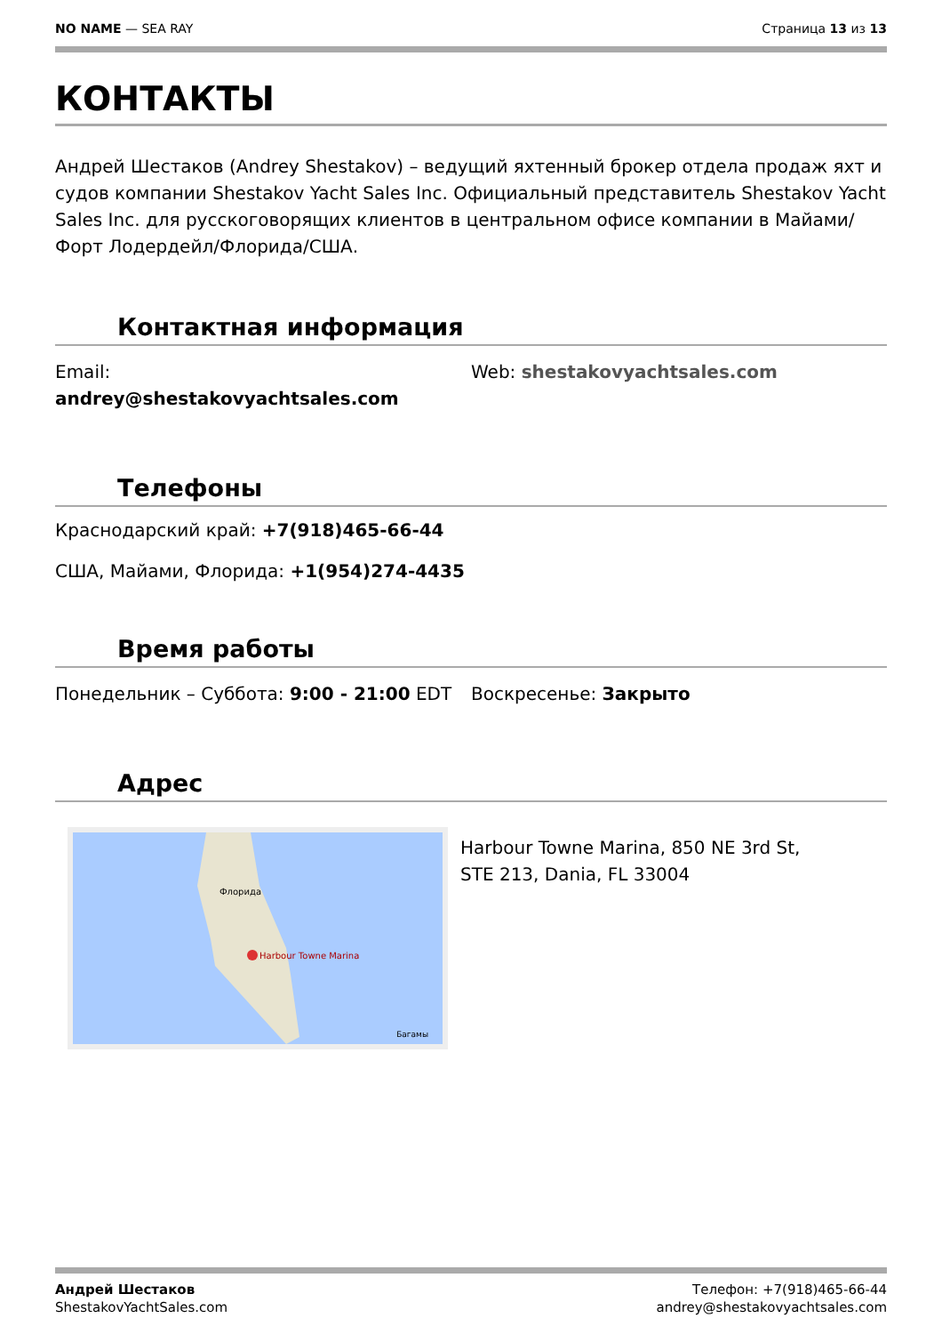NO NAME — SEA RAY Страница 13 из 13
КОНТАКТЫ
Андрей Шестаков (Andrey Shestakov) – ведущий яхтенный брокер отдела продаж яхт и судов компании Shestakov Yacht Sales Inc. Официальный представитель Shestakov Yacht Sales Inc. для русскоговорящих клиентов в центральном офисе компании в Майами/Форт Лодердейл/Флорида/США.
Контактная информация
Email:
andrey@shestakovyachtsales.com
Web: shestakovyachtsales.com
Телефоны
Краснодарский край: +7(918)465-66-44
США, Майами, Флорида: +1(954)274-4435
Время работы
Понедельник – Суббота: 9:00 - 21:00 EDT
Воскресенье: Закрыто
Адрес
Harbour Towne Marina
Флорида
Багамы
Harbour Towne Marina, 850 NE 3rd St, STE 213, Dania, FL 33004
Андрей Шестаков
ShestakovYachtSales.com
Телефон: +7(918)465-66-44
andrey@shestakovyachtsales.com